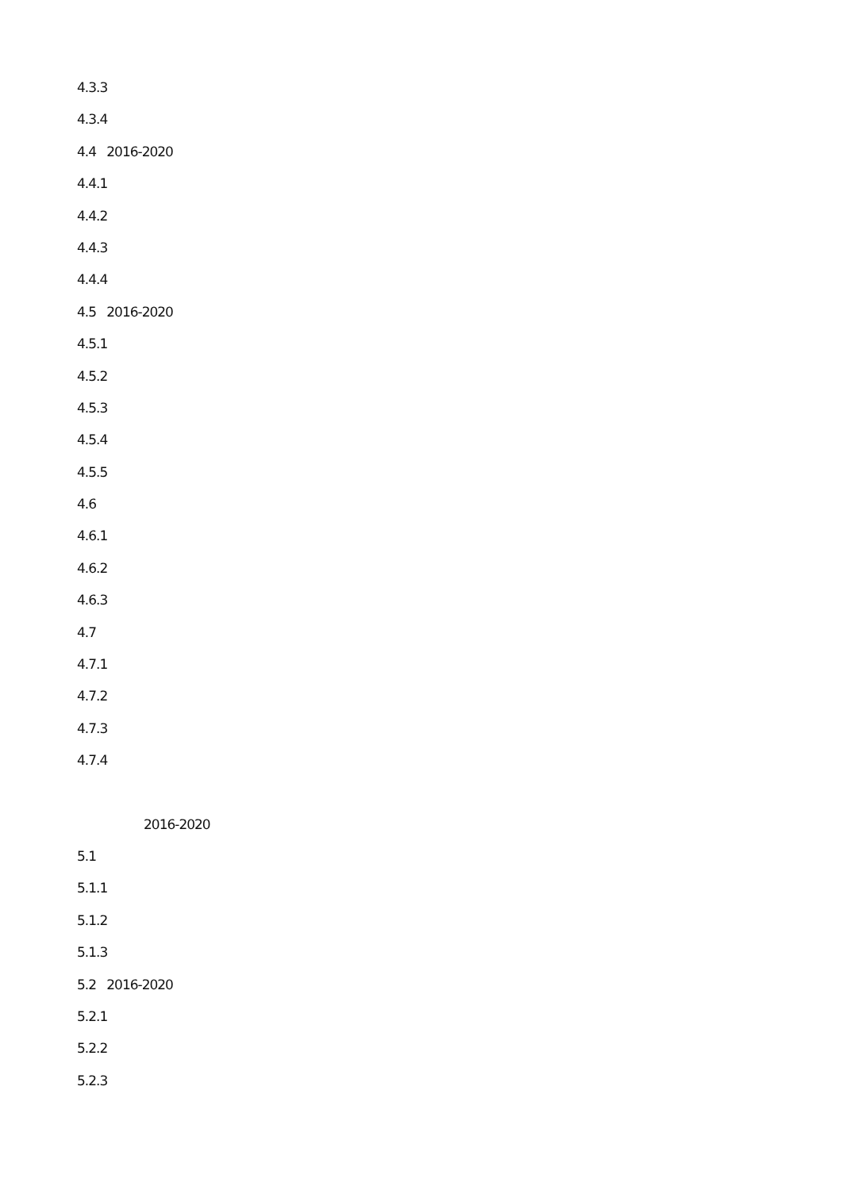4.3.3
4.3.4
4.4 2016-2020
4.4.1
4.4.2
4.4.3
4.4.4
4.5 2016-2020
4.5.1
4.5.2
4.5.3
4.5.4
4.5.5
4.6
4.6.1
4.6.2
4.6.3
4.7
4.7.1
4.7.2
4.7.3
4.7.4
2016-2020
5.1
5.1.1
5.1.2
5.1.3
5.2 2016-2020
5.2.1
5.2.2
5.2.3